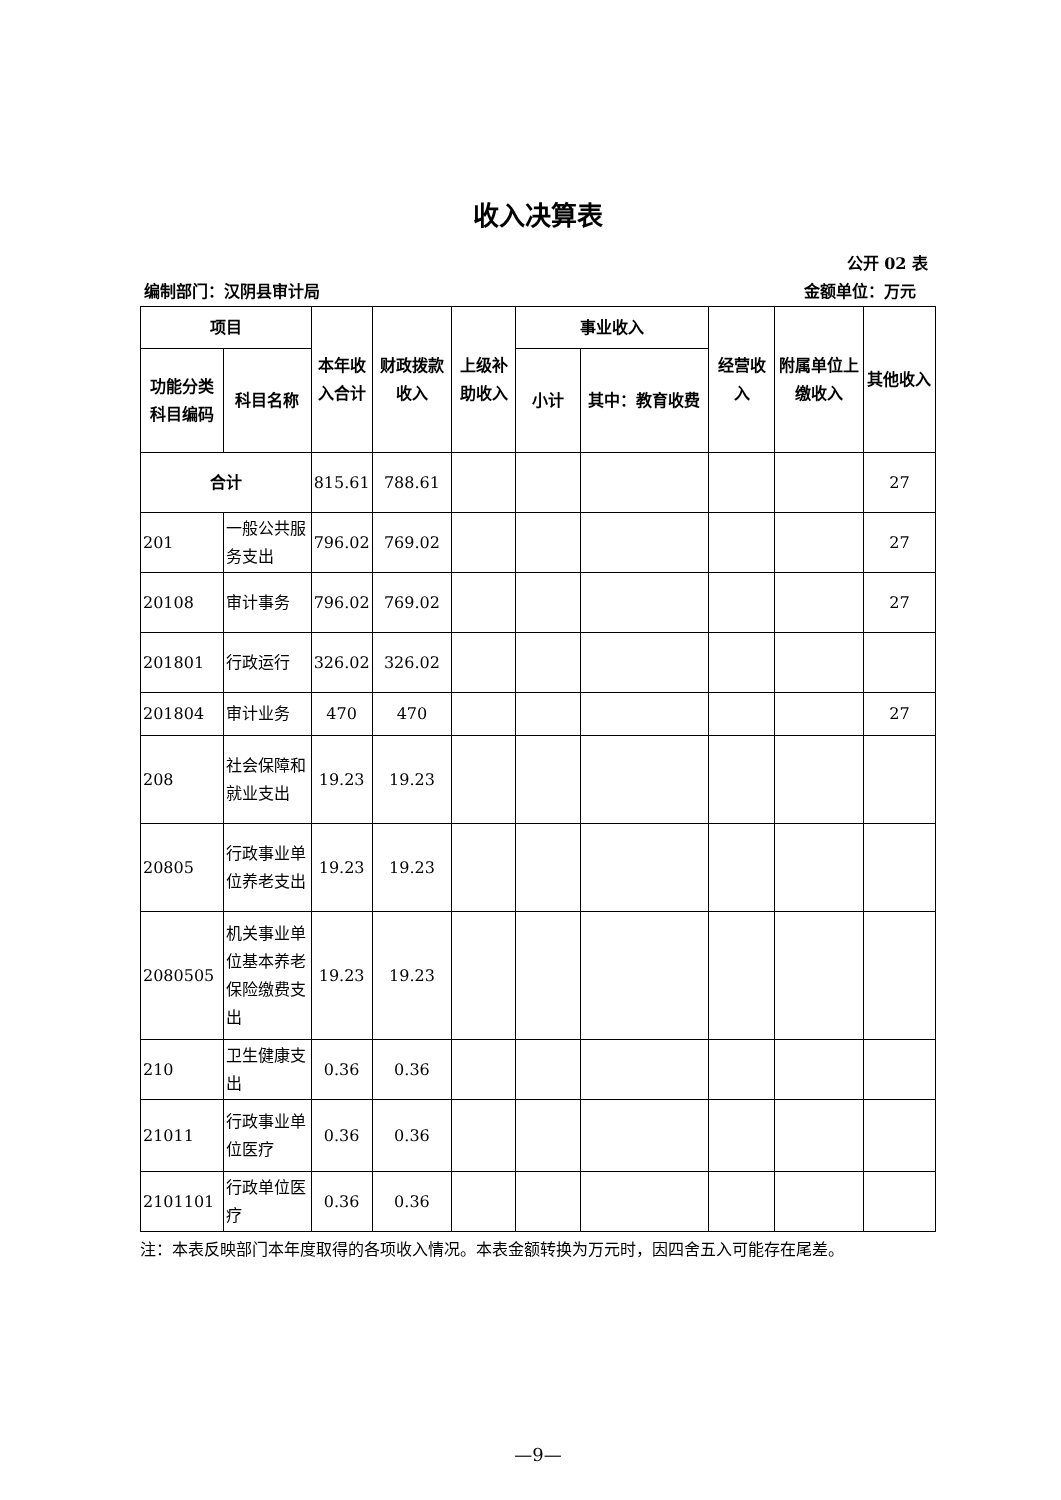收入决算表
公开 02 表
编制部门：汉阴县审计局 金额单位：万元
| 项目 | | 本年收入合计 | 财政拨款收入 | 上级补助收入 | 事业收入 | | 经营收入 | 附属单位上缴收入 | 其他收入 |
| --- | --- | --- | --- | --- | --- | --- | --- | --- | --- |
| 功能分类科目编码 | 科目名称 | | | | 小计 | 其中：教育收费 | | | |
| 合计 | | 815.61 | 788.61 | | | | | | 27 |
| 201 | 一般公共服务支出 | 796.02 | 769.02 | | | | | | 27 |
| 20108 | 审计事务 | 796.02 | 769.02 | | | | | | 27 |
| 201801 | 行政运行 | 326.02 | 326.02 | | | | | | |
| 201804 | 审计业务 | 470 | 470 | | | | | | 27 |
| 208 | 社会保障和就业支出 | 19.23 | 19.23 | | | | | | |
| 20805 | 行政事业单位养老支出 | 19.23 | 19.23 | | | | | | |
| 2080505 | 机关事业单位基本养老保险缴费支出 | 19.23 | 19.23 | | | | | | |
| 210 | 卫生健康支出 | 0.36 | 0.36 | | | | | | |
| 21011 | 行政事业单位医疗 | 0.36 | 0.36 | | | | | | |
| 2101101 | 行政单位医疗 | 0.36 | 0.36 | | | | | | |
注：本表反映部门本年度取得的各项收入情况。本表金额转换为万元时，因四舍五入可能存在尾差。
—9—